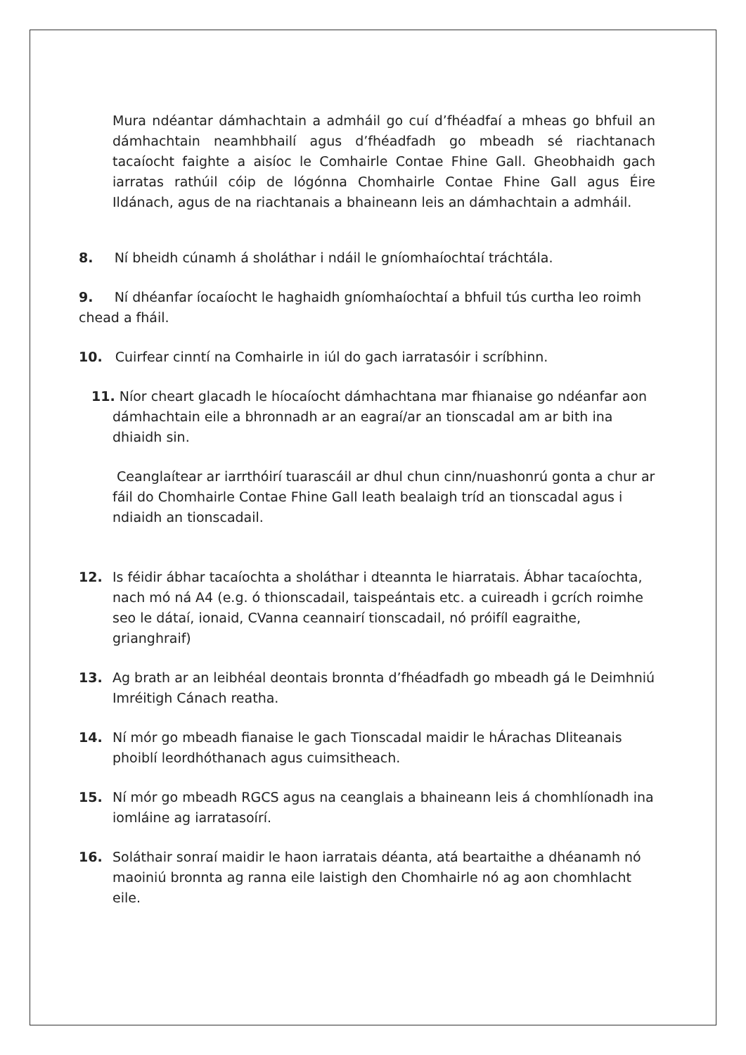Mura ndéantar dámhachtain a admháil go cuí d’fhéadfaí a mheas go bhfuil an dámhachtain neamhbhailí agus d’fhéadfadh go mbeadh sé riachtanach tacaíocht faighte a aisíoc le Comhairle Contae Fhine Gall. Gheobhaidh gach iarratas rathúil cóip de lógónna Chomhairle Contae Fhine Gall agus Éire Ildánach, agus de na riachtanais a bhaineann leis an dámhachtain a admháil.
8. Ní bheidh cúnamh á sholáthar i ndáil le gníomhaíochtaí tráchtála.
9. Ní dhéanfar íocaíocht le haghaidh gníomhaíochtaí a bhfuil tús curtha leo roimh chead a fháil.
10. Cuirfear cinntí na Comhairle in iúl do gach iarratasóir i scríbhinn.
11. Níor cheart glacadh le híocaíocht dámhachtana mar fhianaise go ndéanfar aon dámhachtain eile a bhronnadh ar an eagraí/ar an tionscadal am ar bith ina dhiaidh sin.
Ceanglaítear ar iarrthóirí tuarascáil ar dhul chun cinn/nuashonrú gonta a chur ar fáil do Chomhairle Contae Fhine Gall leath bealaigh tríd an tionscadal agus i ndiaidh an tionscadail.
12. Is féidir ábhar tacaíochta a sholáthar i dteannta le hiarratais. Ábhar tacaíochta, nach mó ná A4 (e.g. ó thionscadail, taispeántais etc. a cuireadh i gcrích roimhe seo le dátaí, ionaid, CVanna ceannairí tionscadail, nó próifíl eagraithe, grianghraif)
13. Ag brath ar an leibhéal deontais bronnta d’fhéadfadh go mbeadh gá le Deimhniú Imréitigh Cánach reatha.
14. Ní mór go mbeadh fianaise le gach Tionscadal maidir le hÁrachas Dliteanais phoiblí leordhóthanach agus cuimsitheach.
15. Ní mór go mbeadh RGCS agus na ceanglais a bhaineann leis á chomhlíonadh ina iomláine ag iarratasoírí.
16. Soláthair sonraí maidir le haon iarratais déanta, atá beartaithe a dhéanamh nó maoiniú bronnta ag ranna eile laistigh den Chomhairle nó ag aon chomhlacht eile.